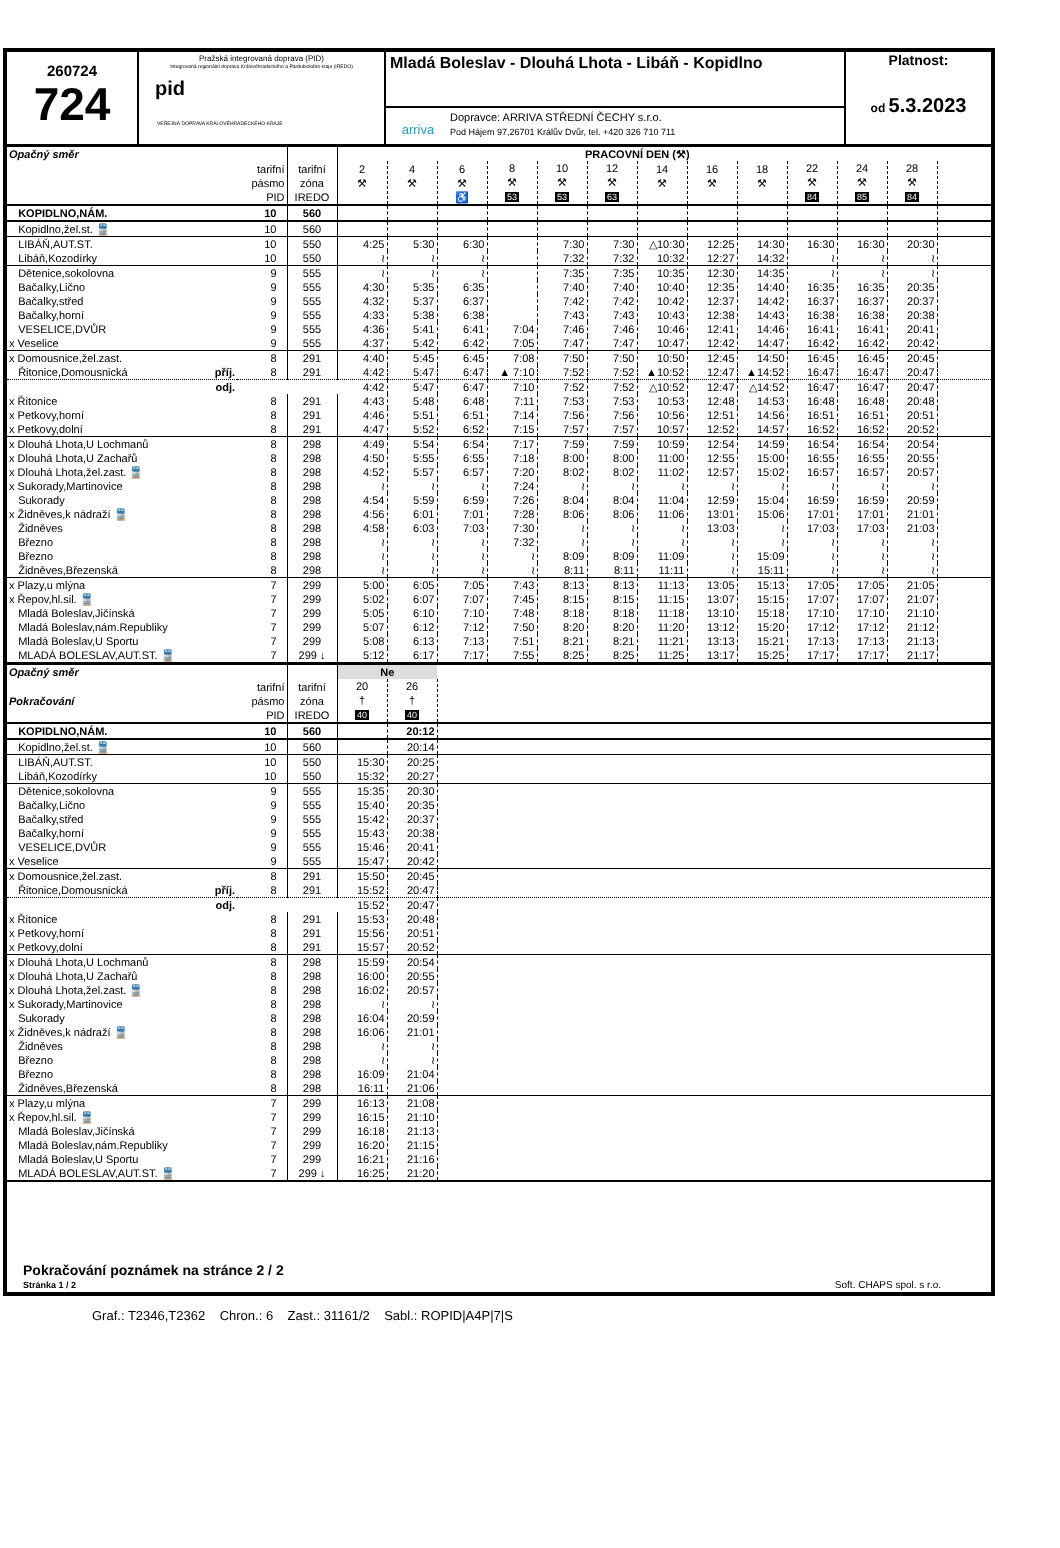260724
724
Pražská integrovaná doprava (PID)
Integrovaná regionální doprava Královéhradeckého a Pardubického kraje (IREDO)
pid
VEŘEJNÁ DOPRAVA KRÁLOVÉHRADECKÉHO KRAJE
Mladá Boleslav - Dlouhá Lhota - Libáň - Kopidlno
arriva
Dopravce: ARRIVA STŘEDNÍ ČECHY s.r.o.
Pod Hájem 97,26701 Králův Dvůr, tel. +420 326 710 711
Platnost:
od 5.3.2023
| Opačný směr | | | PRACOVNÍ DEN (⚒) | | | | | | | | | | | | |
| | tarifní pásmo PID | tarifní zóna IREDO | 2 ⚒ | 4 ⚒ | 6 ⚒ ♿ | 8 ⚒ 53 | 10 ⚒ 53 | 12 ⚒ 63 | 14 ⚒ | 16 ⚒ | 18 ⚒ | 22 ⚒ 84 | 24 ⚒ 85 | 28 ⚒ 84 | |
| KOPIDLNO,NÁM. | 10 | 560 | | | | | | | | | | | | | |
| Kopidlno,žel.st. 🚆 | 10 | 560 | | | | | | | | | | | | | |
| LIBÁŇ,AUT.ST. | 10 | 550 | 4:25 | 5:30 | 6:30 | | 7:30 | 7:30 | △10:30 | 12:25 | 14:30 | 16:30 | 16:30 | 20:30 | |
| Libáň,Kozodírky | 10 | 550 | ≀ | ≀ | ≀ | | 7:32 | 7:32 | 10:32 | 12:27 | 14:32 | ≀ | ≀ | ≀ | |
| Dětenice,sokolovna | 9 | 555 | ≀ | ≀ | ≀ | | 7:35 | 7:35 | 10:35 | 12:30 | 14:35 | ≀ | ≀ | ≀ | |
| Bačalky,Lično | 9 | 555 | 4:30 | 5:35 | 6:35 | | 7:40 | 7:40 | 10:40 | 12:35 | 14:40 | 16:35 | 16:35 | 20:35 | |
| Bačalky,střed | 9 | 555 | 4:32 | 5:37 | 6:37 | | 7:42 | 7:42 | 10:42 | 12:37 | 14:42 | 16:37 | 16:37 | 20:37 | |
| Bačalky,horní | 9 | 555 | 4:33 | 5:38 | 6:38 | | 7:43 | 7:43 | 10:43 | 12:38 | 14:43 | 16:38 | 16:38 | 20:38 | |
| VESELICE,DVŮR | 9 | 555 | 4:36 | 5:41 | 6:41 | 7:04 | 7:46 | 7:46 | 10:46 | 12:41 | 14:46 | 16:41 | 16:41 | 20:41 | |
| x Veselice | 9 | 555 | 4:37 | 5:42 | 6:42 | 7:05 | 7:47 | 7:47 | 10:47 | 12:42 | 14:47 | 16:42 | 16:42 | 20:42 | |
| x Domousnice,žel.zast. | 8 | 291 | 4:40 | 5:45 | 6:45 | 7:08 | 7:50 | 7:50 | 10:50 | 12:45 | 14:50 | 16:45 | 16:45 | 20:45 | |
| Řitonice,Domousnická příj. | 8 | 291 | 4:42 | 5:47 | 6:47 | ▲ 7:10 | 7:52 | 7:52 | ▲10:52 | 12:47 | ▲14:52 | 16:47 | 16:47 | 20:47 | |
| odj. | | | 4:42 | 5:47 | 6:47 | 7:10 | 7:52 | 7:52 | △10:52 | 12:47 | △14:52 | 16:47 | 16:47 | 20:47 | |
| x Řitonice | 8 | 291 | 4:43 | 5:48 | 6:48 | 7:11 | 7:53 | 7:53 | 10:53 | 12:48 | 14:53 | 16:48 | 16:48 | 20:48 | |
| x Petkovy,horní | 8 | 291 | 4:46 | 5:51 | 6:51 | 7:14 | 7:56 | 7:56 | 10:56 | 12:51 | 14:56 | 16:51 | 16:51 | 20:51 | |
| x Petkovy,dolní | 8 | 291 | 4:47 | 5:52 | 6:52 | 7:15 | 7:57 | 7:57 | 10:57 | 12:52 | 14:57 | 16:52 | 16:52 | 20:52 | |
| x Dlouhá Lhota,U Lochmanů | 8 | 298 | 4:49 | 5:54 | 6:54 | 7:17 | 7:59 | 7:59 | 10:59 | 12:54 | 14:59 | 16:54 | 16:54 | 20:54 | |
| x Dlouhá Lhota,U Zachařů | 8 | 298 | 4:50 | 5:55 | 6:55 | 7:18 | 8:00 | 8:00 | 11:00 | 12:55 | 15:00 | 16:55 | 16:55 | 20:55 | |
| x Dlouhá Lhota,žel.zast. 🚆 | 8 | 298 | 4:52 | 5:57 | 6:57 | 7:20 | 8:02 | 8:02 | 11:02 | 12:57 | 15:02 | 16:57 | 16:57 | 20:57 | |
| x Sukorady,Martinovice | 8 | 298 | ≀ | ≀ | ≀ | 7:24 | ≀ | ≀ | ≀ | ≀ | ≀ | ≀ | ≀ | ≀ | |
| Sukorady | 8 | 298 | 4:54 | 5:59 | 6:59 | 7:26 | 8:04 | 8:04 | 11:04 | 12:59 | 15:04 | 16:59 | 16:59 | 20:59 | |
| x Židněves,k nádraží 🚆 | 8 | 298 | 4:56 | 6:01 | 7:01 | 7:28 | 8:06 | 8:06 | 11:06 | 13:01 | 15:06 | 17:01 | 17:01 | 21:01 | |
| Židněves | 8 | 298 | 4:58 | 6:03 | 7:03 | 7:30 | ≀ | ≀ | ≀ | 13:03 | ≀ | 17:03 | 17:03 | 21:03 | |
| Březno | 8 | 298 | ≀ | ≀ | ≀ | 7:32 | ≀ | ≀ | ≀ | ≀ | ≀ | ≀ | ≀ | ≀ | |
| Březno | 8 | 298 | ≀ | ≀ | ≀ | ≀ | 8:09 | 8:09 | 11:09 | ≀ | 15:09 | ≀ | ≀ | ≀ | |
| Židněves,Březenská | 8 | 298 | ≀ | ≀ | ≀ | ≀ | 8:11 | 8:11 | 11:11 | ≀ | 15:11 | ≀ | ≀ | ≀ | |
| x Plazy,u mlýna | 7 | 299 | 5:00 | 6:05 | 7:05 | 7:43 | 8:13 | 8:13 | 11:13 | 13:05 | 15:13 | 17:05 | 17:05 | 21:05 | |
| x Řepov,hl.sil. 🚆 | 7 | 299 | 5:02 | 6:07 | 7:07 | 7:45 | 8:15 | 8:15 | 11:15 | 13:07 | 15:15 | 17:07 | 17:07 | 21:07 | |
| Mladá Boleslav,Jičínská | 7 | 299 | 5:05 | 6:10 | 7:10 | 7:48 | 8:18 | 8:18 | 11:18 | 13:10 | 15:18 | 17:10 | 17:10 | 21:10 | |
| Mladá Boleslav,nám.Republiky | 7 | 299 | 5:07 | 6:12 | 7:12 | 7:50 | 8:20 | 8:20 | 11:20 | 13:12 | 15:20 | 17:12 | 17:12 | 21:12 | |
| Mladá Boleslav,U Sportu | 7 | 299 | 5:08 | 6:13 | 7:13 | 7:51 | 8:21 | 8:21 | 11:21 | 13:13 | 15:21 | 17:13 | 17:13 | 21:13 | |
| MLADÁ BOLESLAV,AUT.ST. 🚆 | 7 | 299 ↓ | 5:12 | 6:17 | 7:17 | 7:55 | 8:25 | 8:25 | 11:25 | 13:17 | 15:25 | 17:17 | 17:17 | 21:17 | |
| Opačný směr | | | Ne | | |
| Pokračování | tarifní pásmo PID | tarifní zóna IREDO | 20 † 40 | 26 † 40 | |
| KOPIDLNO,NÁM. | 10 | 560 | | 20:12 | |
| Kopidlno,žel.st. 🚆 | 10 | 560 | | 20:14 | |
| LIBÁŇ,AUT.ST. | 10 | 550 | 15:30 | 20:25 | |
| Libáň,Kozodírky | 10 | 550 | 15:32 | 20:27 | |
| Dětenice,sokolovna | 9 | 555 | 15:35 | 20:30 | |
| Bačalky,Lično | 9 | 555 | 15:40 | 20:35 | |
| Bačalky,střed | 9 | 555 | 15:42 | 20:37 | |
| Bačalky,horní | 9 | 555 | 15:43 | 20:38 | |
| VESELICE,DVŮR | 9 | 555 | 15:46 | 20:41 | |
| x Veselice | 9 | 555 | 15:47 | 20:42 | |
| x Domousnice,žel.zast. | 8 | 291 | 15:50 | 20:45 | |
| Řitonice,Domousnická příj. | 8 | 291 | 15:52 | 20:47 | |
| odj. | | | 15:52 | 20:47 | |
| x Řitonice | 8 | 291 | 15:53 | 20:48 | |
| x Petkovy,horní | 8 | 291 | 15:56 | 20:51 | |
| x Petkovy,dolní | 8 | 291 | 15:57 | 20:52 | |
| x Dlouhá Lhota,U Lochmanů | 8 | 298 | 15:59 | 20:54 | |
| x Dlouhá Lhota,U Zachařů | 8 | 298 | 16:00 | 20:55 | |
| x Dlouhá Lhota,žel.zast. 🚆 | 8 | 298 | 16:02 | 20:57 | |
| x Sukorady,Martinovice | 8 | 298 | ≀ | ≀ | |
| Sukorady | 8 | 298 | 16:04 | 20:59 | |
| x Židněves,k nádraží 🚆 | 8 | 298 | 16:06 | 21:01 | |
| Židněves | 8 | 298 | ≀ | ≀ | |
| Březno | 8 | 298 | ≀ | ≀ | |
| Březno | 8 | 298 | 16:09 | 21:04 | |
| Židněves,Březenská | 8 | 298 | 16:11 | 21:06 | |
| x Plazy,u mlýna | 7 | 299 | 16:13 | 21:08 | |
| x Řepov,hl.sil. 🚆 | 7 | 299 | 16:15 | 21:10 | |
| Mladá Boleslav,Jičínská | 7 | 299 | 16:18 | 21:13 | |
| Mladá Boleslav,nám.Republiky | 7 | 299 | 16:20 | 21:15 | |
| Mladá Boleslav,U Sportu | 7 | 299 | 16:21 | 21:16 | |
| MLADÁ BOLESLAV,AUT.ST. 🚆 | 7 | 299 ↓ | 16:25 | 21:20 | |
Pokračování poznámek na stránce 2 / 2
Stránka 1 / 2 Soft. CHAPS spol. s r.o.
Graf.: T2346,T2362 Chron.: 6 Zast.: 31161/2 Sabl.: ROPID|A4P|7|S